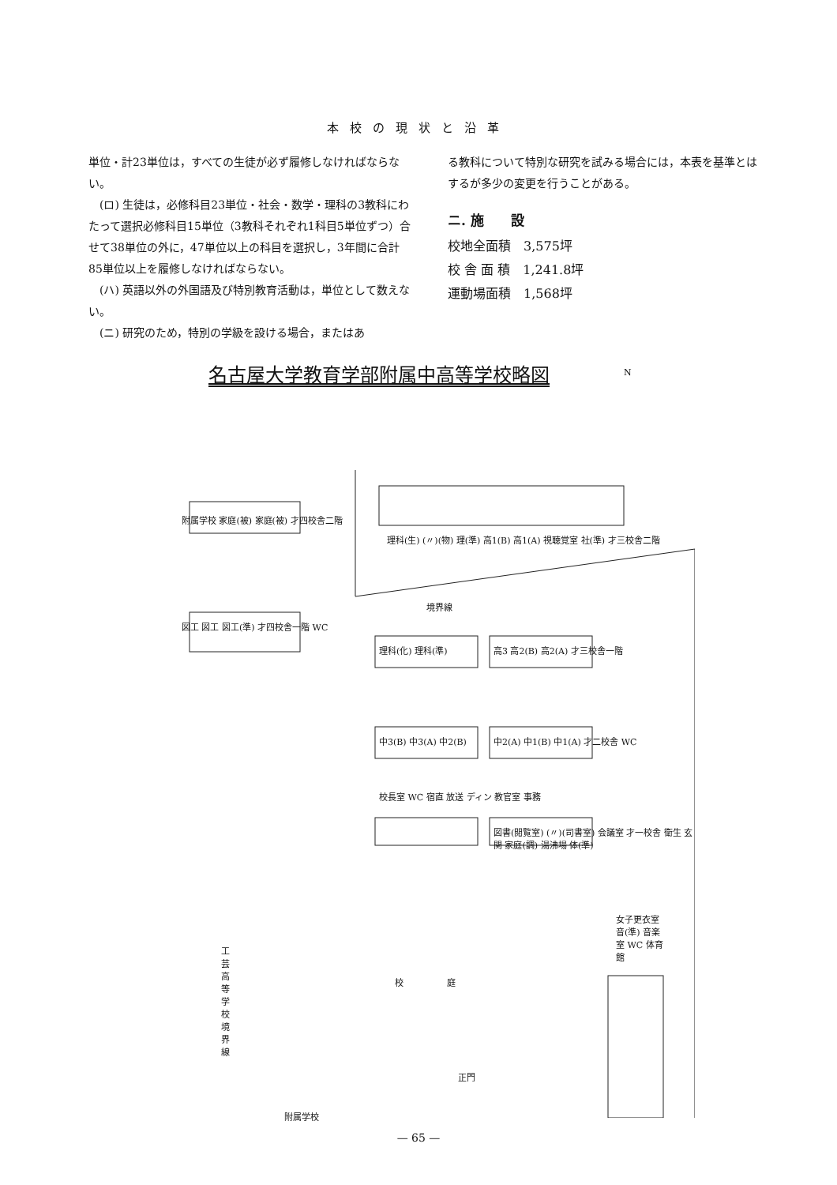本校の現状と沿革
単位・計23単位は，すべての生徒が必ず履修しなければならない。
　(ロ) 生徒は，必修科目23単位・社会・数学・理科の3教科にわたって選択必修科目15単位（3教科それぞれ1科目5単位ずつ）合せて38単位の外に，47単位以上の科目を選択し，3年間に合計85単位以上を履修しなければならない。
　(ハ) 英語以外の外国語及び特別教育活動は，単位として数えない。
　(ニ) 研究のため，特別の学級を設ける場合，またはあ
る教科について特別な研究を試みる場合には，本表を基準とはするが多少の変更を行うことがある。
ニ. 施　　設
校地全面積　3,575坪
校 舎 面 積　1,241.8坪
運動場面積　1,568坪
名古屋大学教育学部附属中高等学校略図
附属学校 家庭(被) 家庭(被) 才四校舎二階
図工 図工 図工(準) 才四校舎一階 WC
理科(生) (〃)(物) 理(準) 高1(B) 高1(A) 視聴覚室 社(準) 才三校舎二階
境界線
理科(化) 理科(準) 高3 高2(B) 高2(A) 才三校舎一階
中3(B) 中3(A) 中2(B) 中2(A) 中1(B) 中1(A) 才二校舎 WC
校長室 WC 宿直 放送 ディン 教官室 事務
図書(閲覧室) (〃)(司書室) 会議室 才一校舎 衛生 玄関 家庭(調) 湯沸場 体(準)
工芸高等学校境界線
校　　　　　庭
女子更衣室 音(準) 音楽室 WC 体育館
正門
附属学校
N
— 65 —